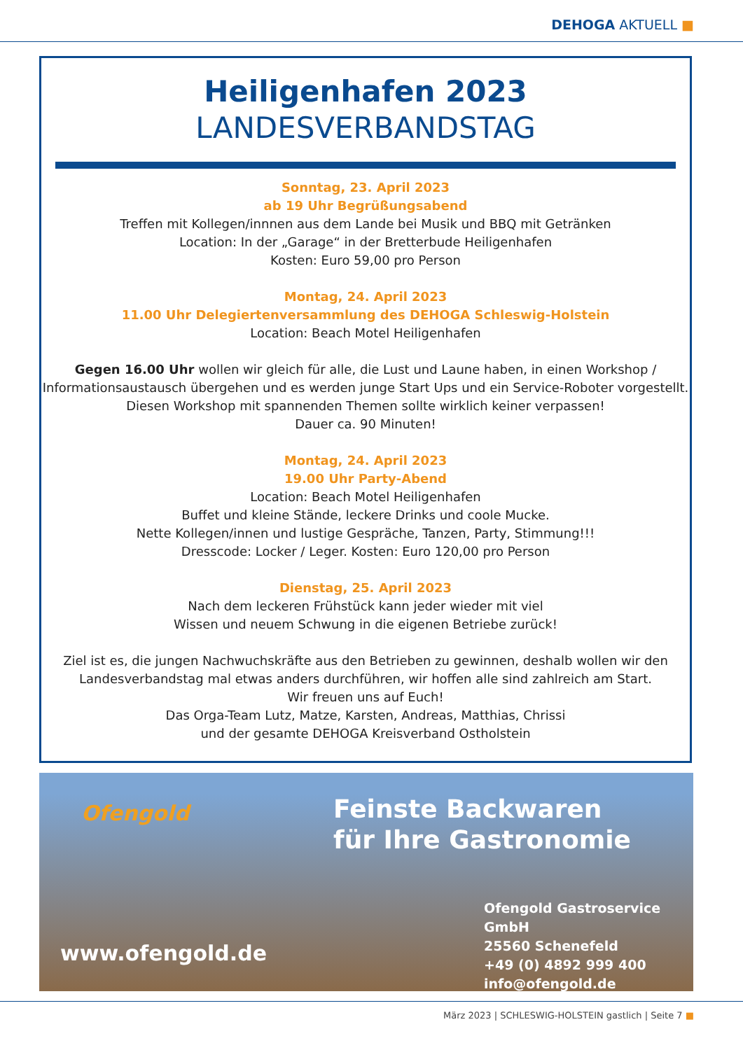DEHOGA AKTUELL ■
Heiligenhafen 2023
LANDESVERBANDSTAG
Sonntag, 23. April 2023
ab 19 Uhr Begrüßungsabend
Treffen mit Kollegen/innnen aus dem Lande bei Musik und BBQ mit Getränken
Location: In der „Garage“ in der Bretterbude Heiligenhafen
Kosten: Euro 59,00 pro Person
Montag, 24. April 2023
11.00 Uhr Delegiertenversammlung des DEHOGA Schleswig-Holstein
Location: Beach Motel Heiligenhafen
Gegen 16.00 Uhr wollen wir gleich für alle, die Lust und Laune haben, in einen Workshop / Informationsaustausch übergehen und es werden junge Start Ups und ein Service-Roboter vorgestellt. Diesen Workshop mit spannenden Themen sollte wirklich keiner verpassen!
Dauer ca. 90 Minuten!
Montag, 24. April 2023
19.00 Uhr Party-Abend
Location: Beach Motel Heiligenhafen
Buffet und kleine Stände, leckere Drinks und coole Mucke.
Nette Kollegen/innen und lustige Gespräche, Tanzen, Party, Stimmung!!!
Dresscode: Locker / Leger. Kosten: Euro 120,00 pro Person
Dienstag, 25. April 2023
Nach dem leckeren Frühstück kann jeder wieder mit viel
Wissen und neuem Schwung in die eigenen Betriebe zurück!
Ziel ist es, die jungen Nachwuchskräfte aus den Betrieben zu gewinnen, deshalb wollen wir den Landesverbandstag mal etwas anders durchführen, wir hoffen alle sind zahlreich am Start.
Wir freuen uns auf Euch!
Das Orga-Team Lutz, Matze, Karsten, Andreas, Matthias, Chrissi
und der gesamte DEHOGA Kreisverband Ostholstein
Ofengold
Feinste Backwaren
für Ihre Gastronomie
www.ofengold.de
Ofengold Gastroservice GmbH
25560 Schenefeld
+49 (0) 4892 999 400
info@ofengold.de
März 2023 | SCHLESWIG-HOLSTEIN gastlich | Seite 7 ■